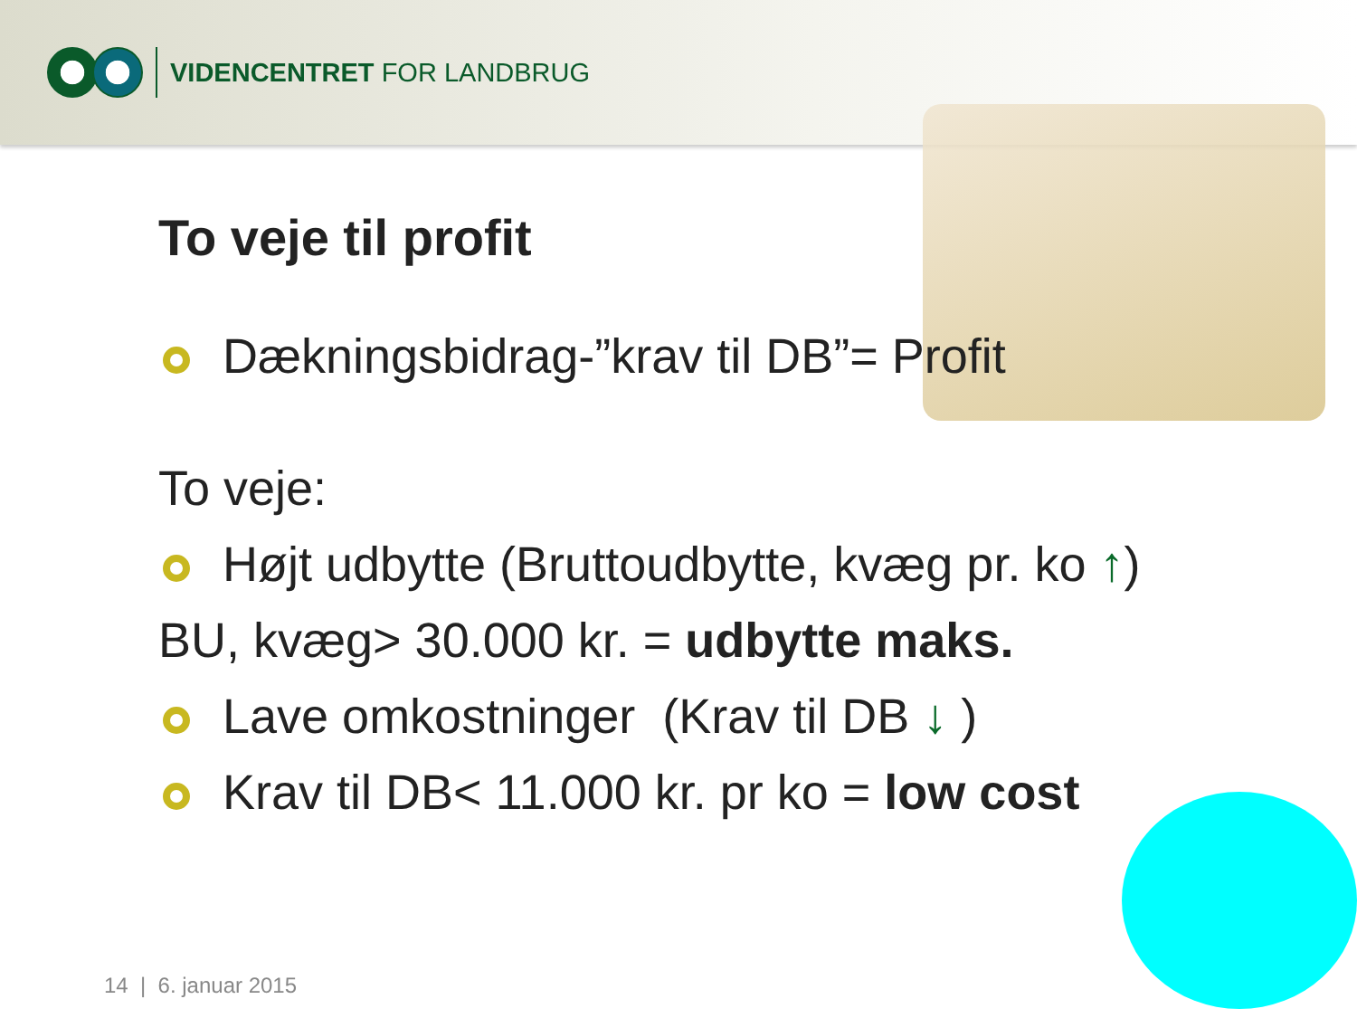VIDENCENTRET FOR LANDBRUG
To veje til profit
Dækningsbidrag-”krav til DB”= Profit
To veje:
Højt udbytte (Bruttoudbytte, kvæg pr. ko ↑)
BU, kvæg> 30.000 kr. = udbytte maks.
Lave omkostninger (Krav til DB ↓ )
Krav til DB< 11.000 kr. pr ko = low cost
14 | 6. januar 2015